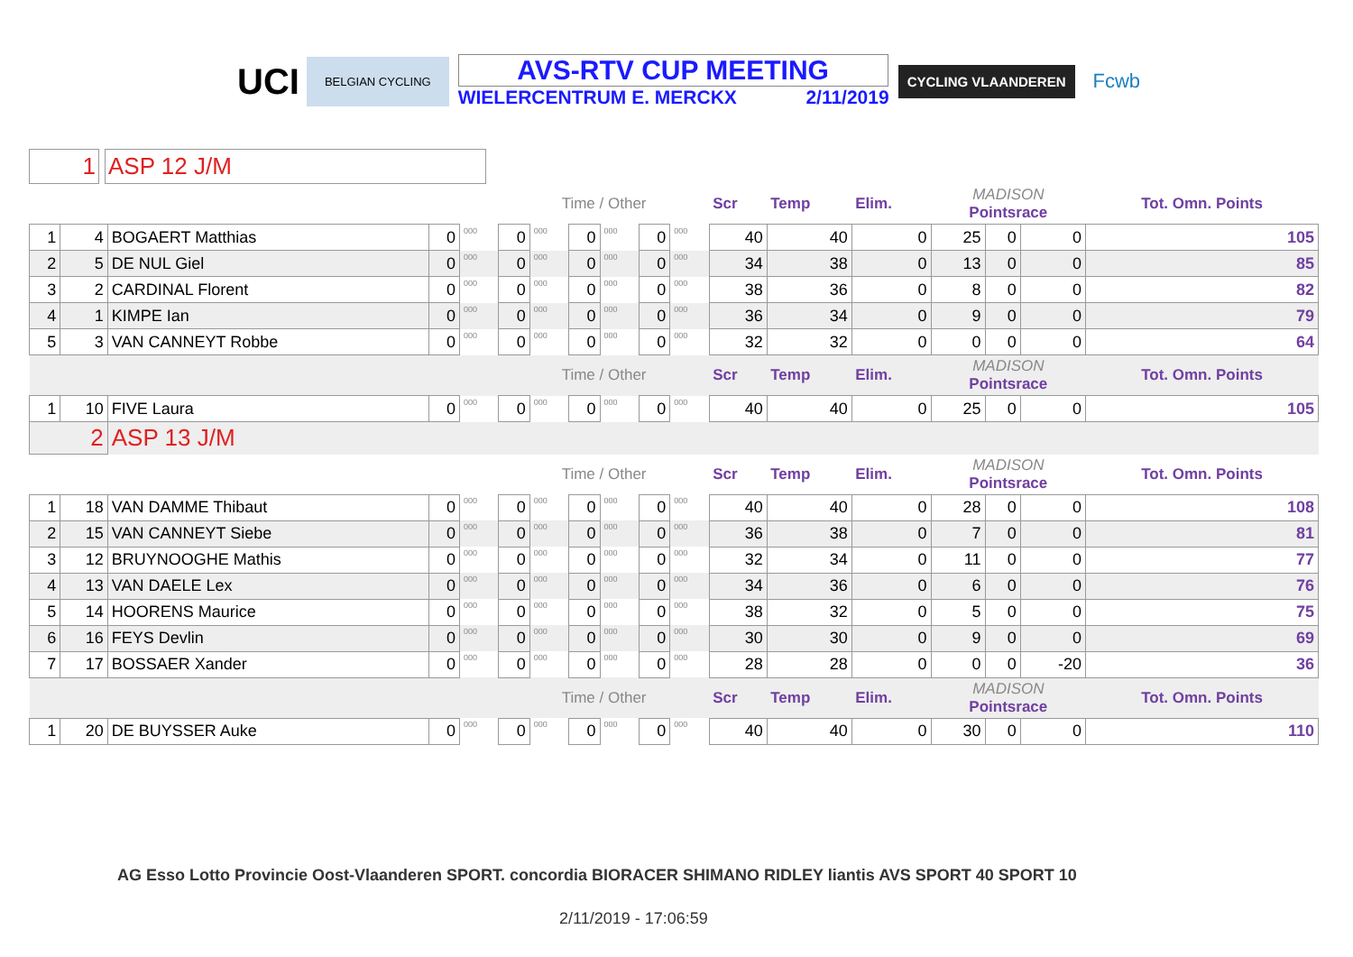UCI
BELGIAN CYCLING
AVS-RTV CUP MEETING
WIELERCENTRUM E. MERCKX 2/11/2019
CYCLING VLAANDEREN
Fcwb
1 ASP 12 J/M
| | | | | | Time / Other | | | | | | Scr | Temp | Elim. | MADISON Pointsrace | | | Tot. Omn. Points |
| 1 | 4 | BOGAERT Matthias | 0 | 000 | 0 | 000 | 0 | 000 | 0 | 000 | 40 | 40 | 0 | 25 | 0 | 0 | 105 |
| 2 | 5 | DE NUL Giel | 0 | 000 | 0 | 000 | 0 | 000 | 0 | 000 | 34 | 38 | 0 | 13 | 0 | 0 | 85 |
| 3 | 2 | CARDINAL Florent | 0 | 000 | 0 | 000 | 0 | 000 | 0 | 000 | 38 | 36 | 0 | 8 | 0 | 0 | 82 |
| 4 | 1 | KIMPE Ian | 0 | 000 | 0 | 000 | 0 | 000 | 0 | 000 | 36 | 34 | 0 | 9 | 0 | 0 | 79 |
| 5 | 3 | VAN CANNEYT Robbe | 0 | 000 | 0 | 000 | 0 | 000 | 0 | 000 | 32 | 32 | 0 | 0 | 0 | 0 | 64 |
| | | | | | Time / Other | | | | | | Scr | Temp | Elim. | MADISON Pointsrace | | | Tot. Omn. Points |
| 1 | 10 | FIVE Laura | 0 | 000 | 0 | 000 | 0 | 000 | 0 | 000 | 40 | 40 | 0 | 25 | 0 | 0 | 105 |
| 2 | | ASP 13 J/M | | | | | | | | | | | | | | | |
| | | | | | Time / Other | | | | | | Scr | Temp | Elim. | MADISON Pointsrace | | | Tot. Omn. Points |
| 1 | 18 | VAN DAMME Thibaut | 0 | 000 | 0 | 000 | 0 | 000 | 0 | 000 | 40 | 40 | 0 | 28 | 0 | 0 | 108 |
| 2 | 15 | VAN CANNEYT Siebe | 0 | 000 | 0 | 000 | 0 | 000 | 0 | 000 | 36 | 38 | 0 | 7 | 0 | 0 | 81 |
| 3 | 12 | BRUYNOOGHE Mathis | 0 | 000 | 0 | 000 | 0 | 000 | 0 | 000 | 32 | 34 | 0 | 11 | 0 | 0 | 77 |
| 4 | 13 | VAN DAELE Lex | 0 | 000 | 0 | 000 | 0 | 000 | 0 | 000 | 34 | 36 | 0 | 6 | 0 | 0 | 76 |
| 5 | 14 | HOORENS Maurice | 0 | 000 | 0 | 000 | 0 | 000 | 0 | 000 | 38 | 32 | 0 | 5 | 0 | 0 | 75 |
| 6 | 16 | FEYS Devlin | 0 | 000 | 0 | 000 | 0 | 000 | 0 | 000 | 30 | 30 | 0 | 9 | 0 | 0 | 69 |
| 7 | 17 | BOSSAER Xander | 0 | 000 | 0 | 000 | 0 | 000 | 0 | 000 | 28 | 28 | 0 | 0 | 0 | -20 | 36 |
| | | | | | Time / Other | | | | | | Scr | Temp | Elim. | MADISON Pointsrace | | | Tot. Omn. Points |
| 1 | 20 | DE BUYSSER Auke | 0 | 000 | 0 | 000 | 0 | 000 | 0 | 000 | 40 | 40 | 0 | 30 | 0 | 0 | 110 |
AG Esso Lotto Provincie Oost-Vlaanderen SPORT. concordia BIORACER SHIMANO RIDLEY liantis AVS SPORT 40 SPORT 10
2/11/2019 - 17:06:59